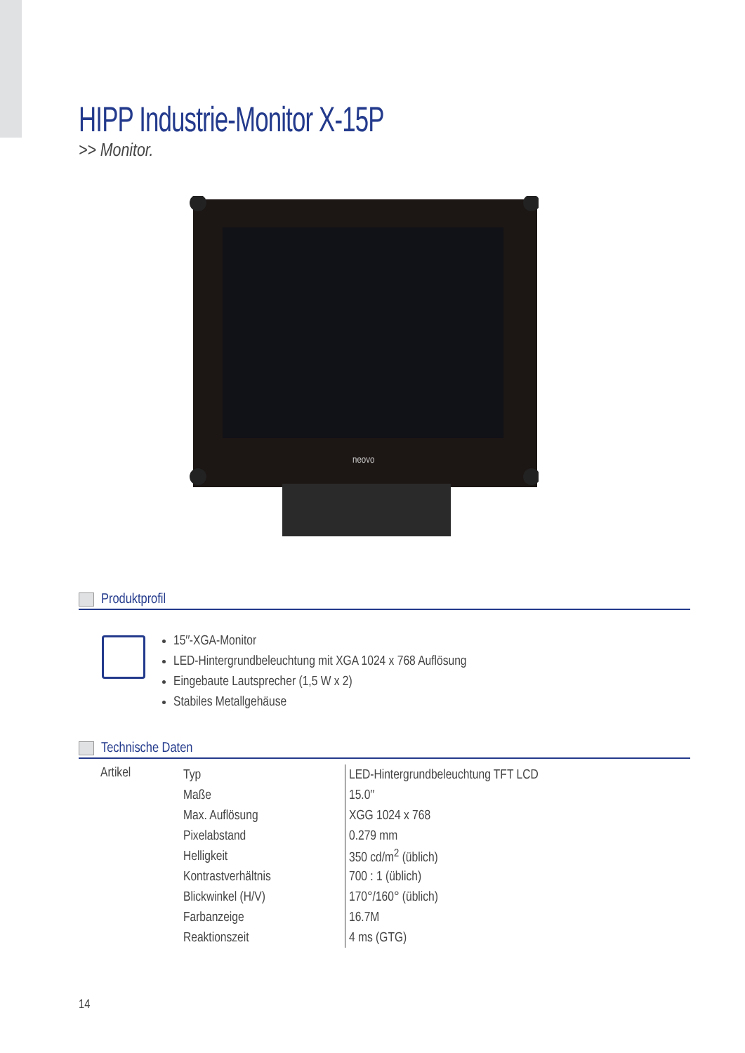HIPP Industrie-Monitor X-15P
>> Monitor.
neovo
Produktprofil
15″-XGA-Monitor
LED-Hintergrundbeleuchtung mit XGA 1024 x 768 Auflösung
Eingebaute Lautsprecher (1,5 W x 2)
Stabiles Metallgehäuse
Technische Daten
| Artikel | Typ | LED-Hintergrundbeleuchtung TFT LCD |
| | Maße | 15.0″ |
| | Max. Auflösung | XGG 1024 x 768 |
| | Pixelabstand | 0.279 mm |
| | Helligkeit | 350 cd/m<sup>2</sup> (üblich) |
| | Kontrastverhältnis | 700 : 1 (üblich) |
| | Blickwinkel (H/V) | 170°/160° (üblich) |
| | Farbanzeige | 16.7M |
| | Reaktionszeit | 4 ms (GTG) |
14